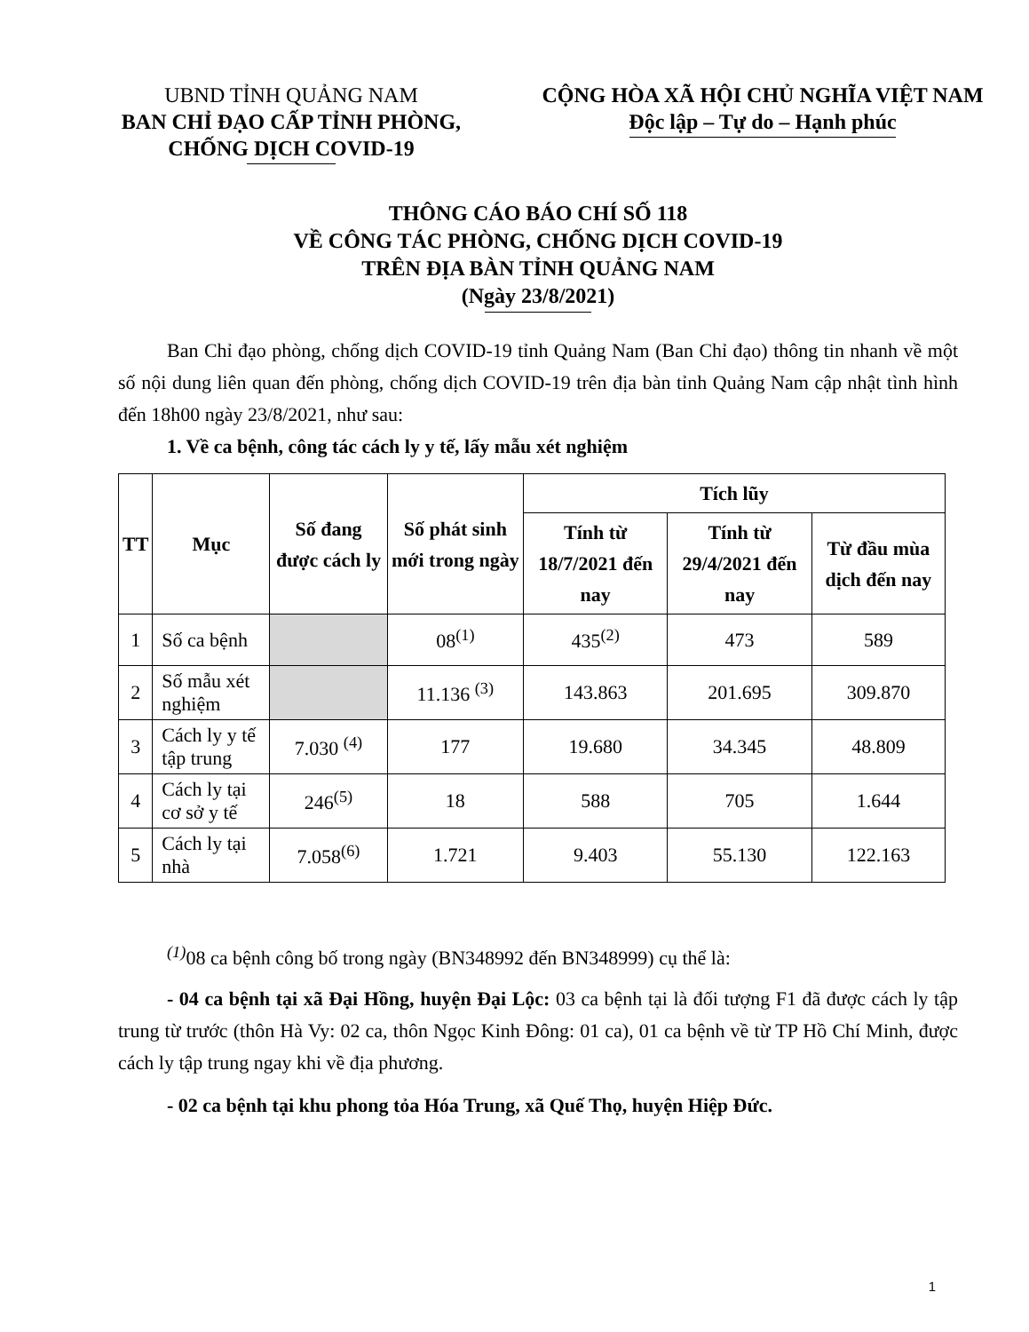UBND TỈNH QUẢNG NAM
BAN CHỈ ĐẠO CẤP TỈNH PHÒNG,
CHỐNG DỊCH COVID-19
CỘNG HÒA XÃ HỘI CHỦ NGHĨA VIỆT NAM
Độc lập – Tự do – Hạnh phúc
THÔNG CÁO BÁO CHÍ SỐ 118
VỀ CÔNG TÁC PHÒNG, CHỐNG DỊCH COVID-19
TRÊN ĐỊA BÀN TỈNH QUẢNG NAM
(Ngày 23/8/2021)
Ban Chỉ đạo phòng, chống dịch COVID-19 tỉnh Quảng Nam (Ban Chỉ đạo) thông tin nhanh về một số nội dung liên quan đến phòng, chống dịch COVID-19 trên địa bàn tỉnh Quảng Nam cập nhật tình hình đến 18h00 ngày 23/8/2021, như sau:
1. Về ca bệnh, công tác cách ly y tế, lấy mẫu xét nghiệm
| TT | Mục | Số đang được cách ly | Số phát sinh mới trong ngày | Tích lũy | | |
| --- | --- | --- | --- | --- | --- | --- |
| | | | | Tính từ 18/7/2021 đến nay | Tính từ 29/4/2021 đến nay | Từ đầu mùa dịch đến nay |
| 1 | Số ca bệnh | | 08<sup>(1)</sup> | 435<sup>(2)</sup> | 473 | 589 |
| 2 | Số mẫu xét nghiệm | | 11.136 <sup>(3)</sup> | 143.863 | 201.695 | 309.870 |
| 3 | Cách ly y tế tập trung | 7.030 <sup>(4)</sup> | 177 | 19.680 | 34.345 | 48.809 |
| 4 | Cách ly tại cơ sở y tế | 246<sup>(5)</sup> | 18 | 588 | 705 | 1.644 |
| 5 | Cách ly tại nhà | 7.058<sup>(6)</sup> | 1.721 | 9.403 | 55.130 | 122.163 |
<sup>(1)</sup> 08 ca bệnh công bố trong ngày (BN348992 đến BN348999) cụ thể là:
- 04 ca bệnh tại xã Đại Hồng, huyện Đại Lộc: 03 ca bệnh tại là đối tượng F1 đã được cách ly tập trung từ trước (thôn Hà Vy: 02 ca, thôn Ngọc Kinh Đông: 01 ca), 01 ca bệnh về từ TP Hồ Chí Minh, được cách ly tập trung ngay khi về địa phương.
- 02 ca bệnh tại khu phong tỏa Hóa Trung, xã Quế Thọ, huyện Hiệp Đức.
1